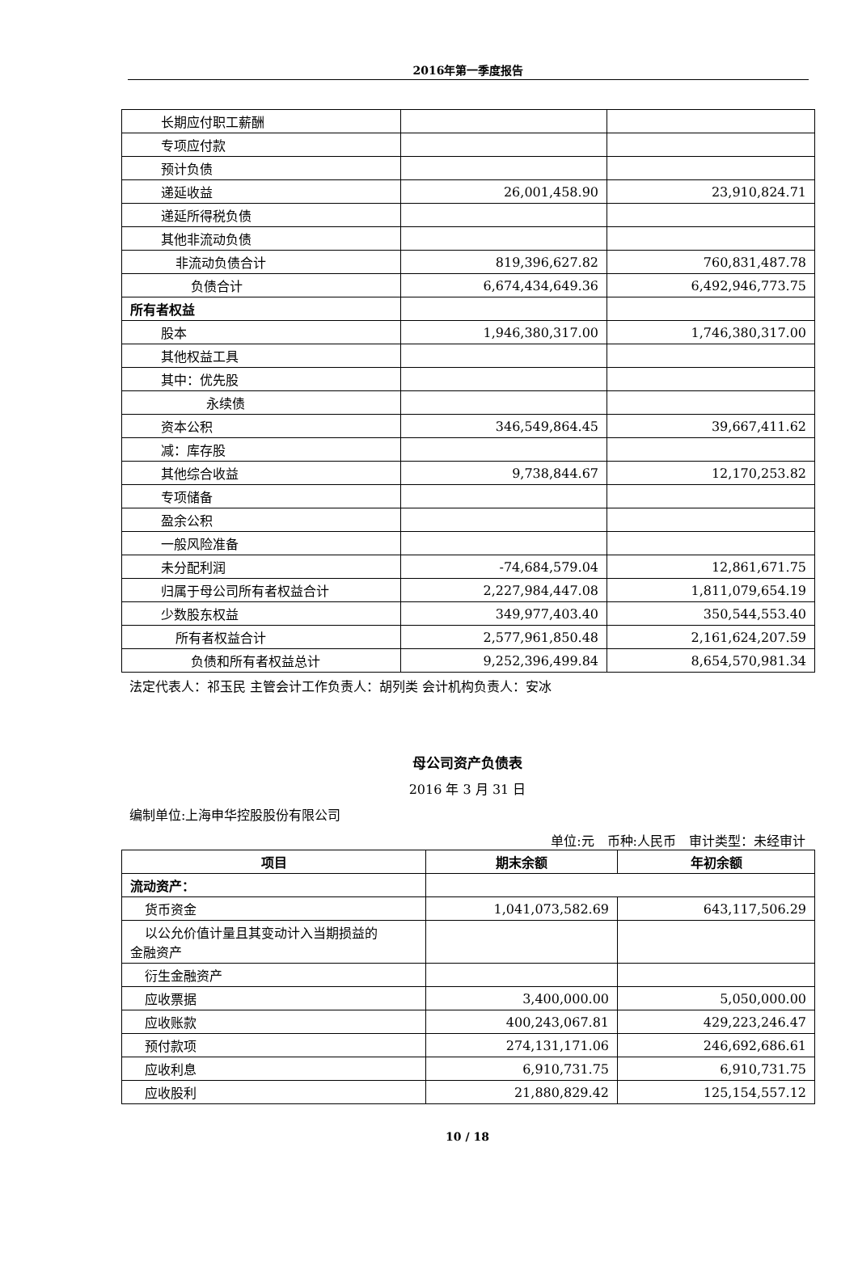2016年第一季度报告
| 长期应付职工薪酬 | | |
| 专项应付款 | | |
| 预计负债 | | |
| 递延收益 | 26,001,458.90 | 23,910,824.71 |
| 递延所得税负债 | | |
| 其他非流动负债 | | |
| 非流动负债合计 | 819,396,627.82 | 760,831,487.78 |
| 负债合计 | 6,674,434,649.36 | 6,492,946,773.75 |
| 所有者权益 | | |
| 股本 | 1,946,380,317.00 | 1,746,380,317.00 |
| 其他权益工具 | | |
| 其中：优先股 | | |
| 永续债 | | |
| 资本公积 | 346,549,864.45 | 39,667,411.62 |
| 减：库存股 | | |
| 其他综合收益 | 9,738,844.67 | 12,170,253.82 |
| 专项储备 | | |
| 盈余公积 | | |
| 一般风险准备 | | |
| 未分配利润 | -74,684,579.04 | 12,861,671.75 |
| 归属于母公司所有者权益合计 | 2,227,984,447.08 | 1,811,079,654.19 |
| 少数股东权益 | 349,977,403.40 | 350,544,553.40 |
| 所有者权益合计 | 2,577,961,850.48 | 2,161,624,207.59 |
| 负债和所有者权益总计 | 9,252,396,499.84 | 8,654,570,981.34 |
法定代表人：祁玉民 主管会计工作负责人：胡列类 会计机构负责人：安冰
母公司资产负债表
2016 年 3 月 31 日
编制单位:上海申华控股股份有限公司
单位:元　币种:人民币　审计类型：未经审计
| 项目 | 期末余额 | 年初余额 |
| --- | --- | --- |
| 流动资产： | | |
| 货币资金 | 1,041,073,582.69 | 643,117,506.29 |
| 以公允价值计量且其变动计入当期损益的 金融资产 | | |
| 衍生金融资产 | | |
| 应收票据 | 3,400,000.00 | 5,050,000.00 |
| 应收账款 | 400,243,067.81 | 429,223,246.47 |
| 预付款项 | 274,131,171.06 | 246,692,686.61 |
| 应收利息 | 6,910,731.75 | 6,910,731.75 |
| 应收股利 | 21,880,829.42 | 125,154,557.12 |
10 / 18